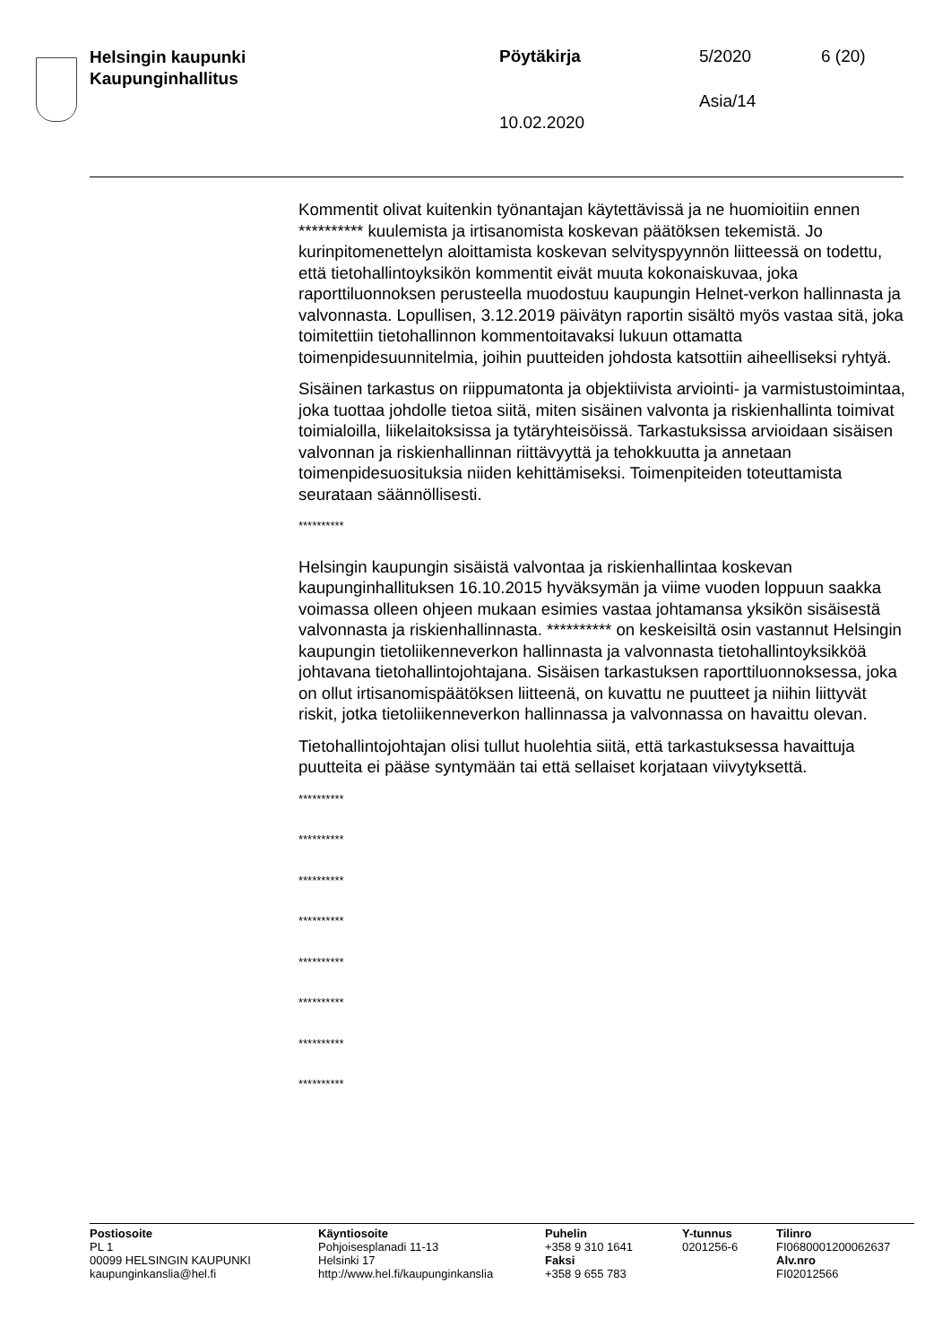Helsingin kaupunki
Kaupunginhallitus
Pöytäkirja 5/2020 6 (20)
Asia/14
10.02.2020
Kommentit olivat kuitenkin työnantajan käytettävissä ja ne huomioitiin ennen ********** kuulemista ja irtisanomista koskevan päätöksen tekemistä. Jo kurinpitomenettelyn aloittamista koskevan selvityspyynnön liitteessä on todettu, että tietohallintoyksikön kommentit eivät muuta kokonaiskuvaa, joka raporttiluonnoksen perusteella muodostuu kaupungin Helnet-verkon hallinnasta ja valvonnasta. Lopullisen, 3.12.2019 päivätyn raportin sisältö myös vastaa sitä, joka toimitettiin tietohallinnon kommentoitavaksi lukuun ottamatta toimenpidesuunnitelmia, joihin puutteiden johdosta katsottiin aiheelliseksi ryhtyä.
Sisäinen tarkastus on riippumatonta ja objektiivista arviointi- ja varmistustoimintaa, joka tuottaa johdolle tietoa siitä, miten sisäinen valvonta ja riskienhallinta toimivat toimialoilla, liikelaitoksissa ja tytäryhteisöissä. Tarkastuksissa arvioidaan sisäisen valvonnan ja riskienhallinnan riittävyyttä ja tehokkuutta ja annetaan toimenpidesuosituksia niiden kehittämiseksi. Toimenpiteiden toteuttamista seurataan säännöllisesti.
**********
Helsingin kaupungin sisäistä valvontaa ja riskienhallintaa koskevan kaupunginhallituksen 16.10.2015 hyväksymän ja viime vuoden loppuun saakka voimassa olleen ohjeen mukaan esimies vastaa johtamansa yksikön sisäisestä valvonnasta ja riskienhallinnasta. ********** on keskeisiltä osin vastannut Helsingin kaupungin tietoliikenneverkon hallinnasta ja valvonnasta tietohallintoyksikköä johtavana tietohallintojohtajana. Sisäisen tarkastuksen raporttiluonnoksessa, joka on ollut irtisanomispäätöksen liitteenä, on kuvattu ne puutteet ja niihin liittyvät riskit, jotka tietoliikenneverkon hallinnassa ja valvonnassa on havaittu olevan.
Tietohallintojohtajan olisi tullut huolehtia siitä, että tarkastuksessa havaittuja puutteita ei pääse syntymään tai että sellaiset korjataan viivytyksettä.
**********
**********
**********
**********
**********
**********
**********
**********
Postiosoite
PL 1
00099 HELSINGIN KAUPUNKI
kaupunginkanslia@hel.fi
Käyntiosoite
Pohjoisesplanadi 11-13
Helsinki 17
http://www.hel.fi/kaupunginkanslia
Puhelin
+358 9 310 1641
Faksi
+358 9 655 783
Y-tunnus
0201256-6
Tilinro
FI0680001200062637
Alv.nro
FI02012566